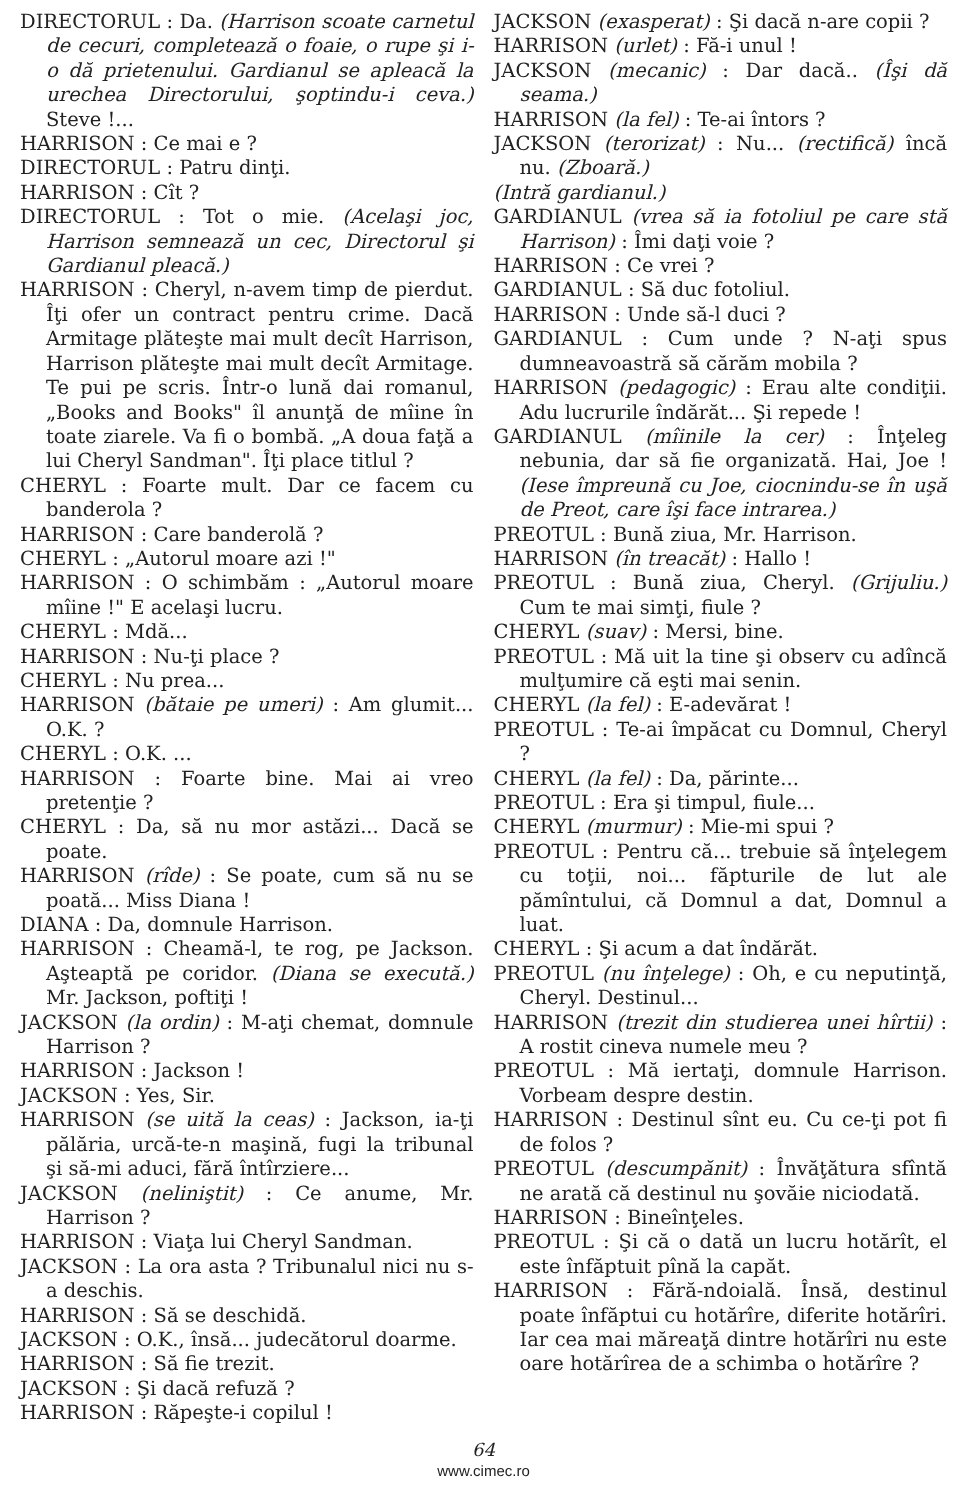DIRECTORUL : Da. (Harrison scoate carnetul de cecuri, completează o foaie, o rupe şi i-o dă prietenului. Gardianul se apleacă la urechea Directorului, şoptindu-i ceva.) Steve !...
HARRISON : Ce mai e ?
DIRECTORUL : Patru dinţi.
HARRISON : Cît ?
DIRECTORUL : Tot o mie. (Acelaşi joc, Harrison semnează un cec, Directorul şi Gardianul pleacă.)
HARRISON : Cheryl, n-avem timp de pierdut. Îţi ofer un contract pentru crime. Dacă Armitage plăteşte mai mult decît Harrison, Harrison plăteşte mai mult decît Armitage. Te pui pe scris. Într-o lună dai romanul, „Books and Books" îl anunţă de mîine în toate ziarele. Va fi o bombă. „A doua faţă a lui Cheryl Sandman". Îţi place titlul ?
CHERYL : Foarte mult. Dar ce facem cu banderola ?
HARRISON : Care banderolă ?
CHERYL : „Autorul moare azi !"
HARRISON : O schimbăm : „Autorul moare mîine !" E acelaşi lucru.
CHERYL : Mdă...
HARRISON : Nu-ţi place ?
CHERYL : Nu prea...
HARRISON (bătaie pe umeri) : Am glumit... O.K. ?
CHERYL : O.K. ...
HARRISON : Foarte bine. Mai ai vreo pretenţie ?
CHERYL : Da, să nu mor astăzi... Dacă se poate.
HARRISON (rîde) : Se poate, cum să nu se poată... Miss Diana !
DIANA : Da, domnule Harrison.
HARRISON : Cheamă-l, te rog, pe Jackson. Aşteaptă pe coridor. (Diana se execută.) Mr. Jackson, poftiţi !
JACKSON (la ordin) : M-aţi chemat, domnule Harrison ?
HARRISON : Jackson !
JACKSON : Yes, Sir.
HARRISON (se uită la ceas) : Jackson, ia-ţi pălăria, urcă-te-n maşină, fugi la tribunal şi să-mi aduci, fără întîrziere...
JACKSON (neliniştit) : Ce anume, Mr. Harrison ?
HARRISON : Viaţa lui Cheryl Sandman.
JACKSON : La ora asta ? Tribunalul nici nu s-a deschis.
HARRISON : Să se deschidă.
JACKSON : O.K., însă... judecătorul doarme.
HARRISON : Să fie trezit.
JACKSON : Şi dacă refuză ?
HARRISON : Răpeşte-i copilul !
JACKSON (exasperat) : Şi dacă n-are copii ?
HARRISON (urlet) : Fă-i unul !
JACKSON (mecanic) : Dar dacă.. (Îşi dă seama.)
HARRISON (la fel) : Te-ai întors ?
JACKSON (terorizat) : Nu... (rectifică) încă nu. (Zboară.)
(Intră gardianul.)
GARDIANUL (vrea să ia fotoliul pe care stă Harrison) : Îmi daţi voie ?
HARRISON : Ce vrei ?
GARDIANUL : Să duc fotoliul.
HARRISON : Unde să-l duci ?
GARDIANUL : Cum unde ? N-aţi spus dumneavoastră să cărăm mobila ?
HARRISON (pedagogic) : Erau alte condiţii. Adu lucrurile îndărăt... Şi repede !
GARDIANUL (mîinile la cer) : Înţeleg nebunia, dar să fie organizată. Hai, Joe ! (Iese împreună cu Joe, ciocnindu-se în uşă de Preot, care îşi face intrarea.)
PREOTUL : Bună ziua, Mr. Harrison.
HARRISON (în treacăt) : Hallo !
PREOTUL : Bună ziua, Cheryl. (Grijuliu.) Cum te mai simţi, fiule ?
CHERYL (suav) : Mersi, bine.
PREOTUL : Mă uit la tine şi observ cu adîncă mulţumire că eşti mai senin.
CHERYL (la fel) : E-adevărat !
PREOTUL : Te-ai împăcat cu Domnul, Cheryl ?
CHERYL (la fel) : Da, părinte...
PREOTUL : Era şi timpul, fiule...
CHERYL (murmur) : Mie-mi spui ?
PREOTUL : Pentru că... trebuie să înţelegem cu toţii, noi... făpturile de lut ale pămîntului, că Domnul a dat, Domnul a luat.
CHERYL : Şi acum a dat îndărăt.
PREOTUL (nu înţelege) : Oh, e cu neputinţă, Cheryl. Destinul...
HARRISON (trezit din studierea unei hîrtii) : A rostit cineva numele meu ?
PREOTUL : Mă iertaţi, domnule Harrison. Vorbeam despre destin.
HARRISON : Destinul sînt eu. Cu ce-ţi pot fi de folos ?
PREOTUL (descumpănit) : Învăţătura sfîntă ne arată că destinul nu şovăie niciodată.
HARRISON : Bineînţeles.
PREOTUL : Şi că o dată un lucru hotărît, el este înfăptuit pînă la capăt.
HARRISON : Fără-ndoială. Însă, destinul poate înfăptui cu hotărîre, diferite hotărîri. Iar cea mai măreaţă dintre hotărîri nu este oare hotărîrea de a schimba o hotărîre ?
64
www.cimec.ro